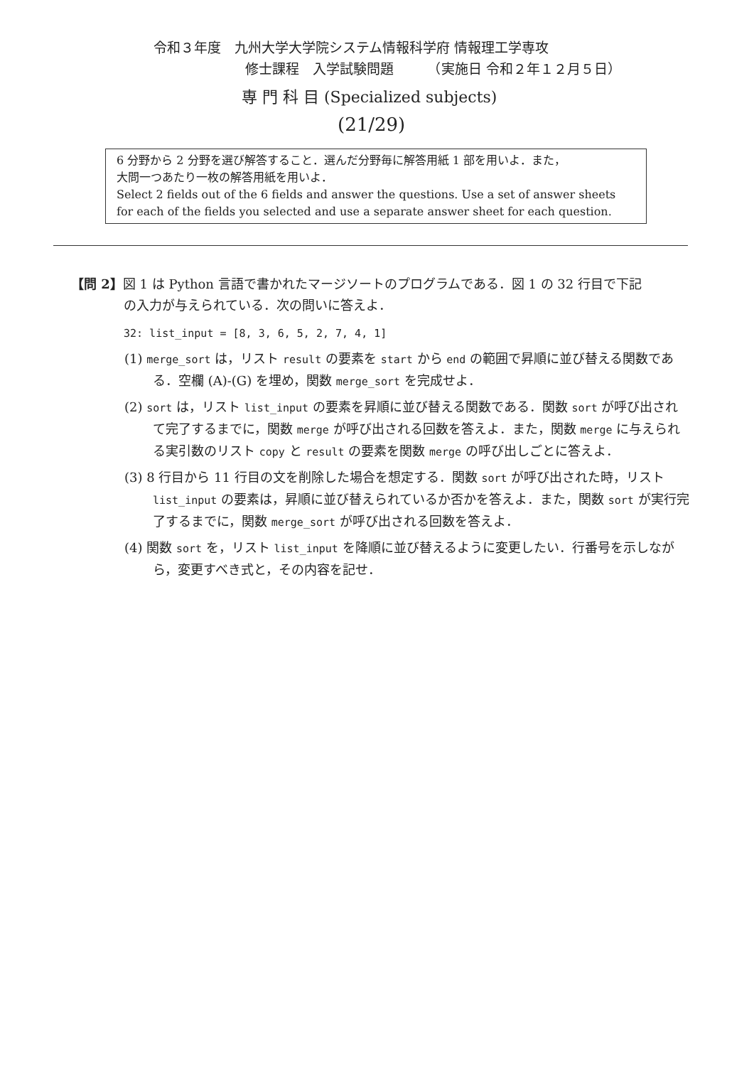令和３年度　九州大学大学院システム情報科学府 情報理工学専攻
修士課程　入学試験問題　　　（実施日 令和２年１２月５日）
専 門 科 目 (Specialized subjects)
(21/29)
6 分野から 2 分野を選び解答すること．選んだ分野毎に解答用紙 1 部を用いよ．また，
大問一つあたり一枚の解答用紙を用いよ．
Select 2 fields out of the 6 fields and answer the questions. Use a set of answer sheets for each of the fields you selected and use a separate answer sheet for each question.
【問 2】図 1 は Python 言語で書かれたマージソートのプログラムである．図 1 の 32 行目で下記
の入力が与えられている．次の問いに答えよ．
32: list_input = [8, 3, 6, 5, 2, 7, 4, 1]
(1) merge_sort は，リスト result の要素を start から end の範囲で昇順に並び替える関数である．空欄 (A)-(G) を埋め，関数 merge_sort を完成せよ．
(2) sort は，リスト list_input の要素を昇順に並び替える関数である．関数 sort が呼び出されて完了するまでに，関数 merge が呼び出される回数を答えよ．また，関数 merge に与えられる実引数のリスト copy と result の要素を関数 merge の呼び出しごとに答えよ．
(3) 8 行目から 11 行目の文を削除した場合を想定する．関数 sort が呼び出された時，リスト list_input の要素は，昇順に並び替えられているか否かを答えよ．また，関数 sort が実行完了するまでに，関数 merge_sort が呼び出される回数を答えよ．
(4) 関数 sort を，リスト list_input を降順に並び替えるように変更したい．行番号を示しながら，変更すべき式と，その内容を記せ．